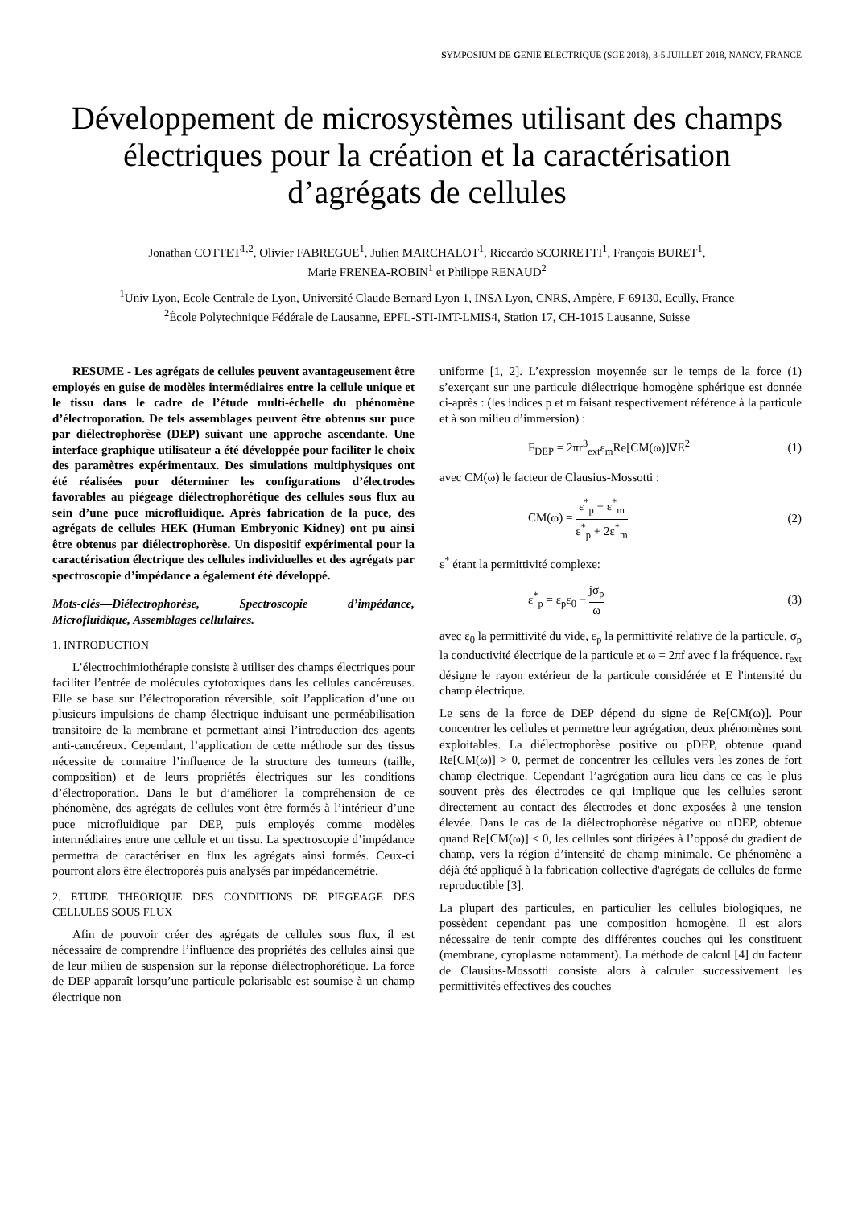SYMPOSIUM DE GENIE ELECTRIQUE (SGE 2018), 3-5 JUILLET 2018, NANCY, FRANCE
Développement de microsystèmes utilisant des champs électriques pour la création et la caractérisation d’agrégats de cellules
Jonathan COTTET<sup>1,2</sup>, Olivier FABREGUE<sup>1</sup>, Julien MARCHALOT<sup>1</sup>, Riccardo SCORRETTI<sup>1</sup>, François BURET<sup>1</sup>,
Marie FRENEA-ROBIN<sup>1</sup> et Philippe RENAUD<sup>2</sup>
<sup>1</sup> Univ Lyon, Ecole Centrale de Lyon, Université Claude Bernard Lyon 1, INSA Lyon, CNRS, Ampère, F-69130, Ecully, France
<sup>2</sup> École Polytechnique Fédérale de Lausanne, EPFL-STI-IMT-LMIS4, Station 17, CH-1015 Lausanne, Suisse
RESUME - Les agrégats de cellules peuvent avantageusement être employés en guise de modèles intermédiaires entre la cellule unique et le tissu dans le cadre de l’étude multi-échelle du phénomène d’électroporation. De tels assemblages peuvent être obtenus sur puce par diélectrophorèse (DEP) suivant une approche ascendante. Une interface graphique utilisateur a été développée pour faciliter le choix des paramètres expérimentaux. Des simulations multiphysiques ont été réalisées pour déterminer les configurations d’électrodes favorables au piégeage diélectrophorétique des cellules sous flux au sein d’une puce microfluidique. Après fabrication de la puce, des agrégats de cellules HEK (Human Embryonic Kidney) ont pu ainsi être obtenus par diélectrophorèse. Un dispositif expérimental pour la caractérisation électrique des cellules individuelles et des agrégats par spectroscopie d’impédance a également été développé.
Mots-clés—Diélectrophorèse, Spectroscopie d’impédance, Microfluidique, Assemblages cellulaires.
1. INTRODUCTION
L’électrochimiothérapie consiste à utiliser des champs électriques pour faciliter l’entrée de molécules cytotoxiques dans les cellules cancéreuses. Elle se base sur l’électroporation réversible, soit l’application d’une ou plusieurs impulsions de champ électrique induisant une perméabilisation transitoire de la membrane et permettant ainsi l’introduction des agents anti-cancéreux. Cependant, l’application de cette méthode sur des tissus nécessite de connaitre l’influence de la structure des tumeurs (taille, composition) et de leurs propriétés électriques sur les conditions d’électroporation. Dans le but d’améliorer la compréhension de ce phénomène, des agrégats de cellules vont être formés à l’intérieur d’une puce microfluidique par DEP, puis employés comme modèles intermédiaires entre une cellule et un tissu. La spectroscopie d’impédance permettra de caractériser en flux les agrégats ainsi formés. Ceux-ci pourront alors être électroporés puis analysés par impédancemétrie.
2. ETUDE THEORIQUE DES CONDITIONS DE PIEGEAGE DES CELLULES SOUS FLUX
Afin de pouvoir créer des agrégats de cellules sous flux, il est nécessaire de comprendre l’influence des propriétés des cellules ainsi que de leur milieu de suspension sur la réponse diélectrophorétique. La force de DEP apparaît lorsqu’une particule polarisable est soumise à un champ électrique non
uniforme [1, 2]. L’expression moyennée sur le temps de la force (1) s’exerçant sur une particule diélectrique homogène sphérique est donnée ci-après : (les indices p et m faisant respectivement référence à la particule et à son milieu d’immersion) :
F<sub>DEP</sub> = 2πr<sup>3</sup><sub>ext</sub>ε<sub>m</sub>Re[CM(ω)]∇E<sup>2</sup> (1)
avec CM(ω) le facteur de Clausius-Mossotti :
CM(ω) = ε<sup>*</sup><sub>p</sub> − ε<sup>*</sup><sub>m</sub> ε<sup>*</sup><sub>p</sub> + 2ε<sup>*</sup><sub>m</sub> (2)
ε<sup>*</sup> étant la permittivité complexe:
ε<sup>*</sup><sub>p</sub> = ε<sub>p</sub>ε<sub>0</sub> − jσ<sub>p</sub> ω (3)
avec ε<sub>0</sub> la permittivité du vide, ε<sub>p</sub> la permittivité relative de la particule, σ<sub>p</sub> la conductivité électrique de la particule et ω = 2πf avec f la fréquence. r<sub>ext</sub> désigne le rayon extérieur de la particule considérée et E l'intensité du champ électrique.
Le sens de la force de DEP dépend du signe de Re[CM(ω)]. Pour concentrer les cellules et permettre leur agrégation, deux phénomènes sont exploitables. La diélectrophorèse positive ou pDEP, obtenue quand Re[CM(ω)] > 0, permet de concentrer les cellules vers les zones de fort champ électrique. Cependant l’agrégation aura lieu dans ce cas le plus souvent près des électrodes ce qui implique que les cellules seront directement au contact des électrodes et donc exposées à une tension élevée. Dans le cas de la diélectrophorèse négative ou nDEP, obtenue quand Re[CM(ω)] < 0, les cellules sont dirigées à l’opposé du gradient de champ, vers la région d’intensité de champ minimale. Ce phénomène a déjà été appliqué à la fabrication collective d'agrégats de cellules de forme reproductible [3].
La plupart des particules, en particulier les cellules biologiques, ne possèdent cependant pas une composition homogène. Il est alors nécessaire de tenir compte des différentes couches qui les constituent (membrane, cytoplasme notamment). La méthode de calcul [4] du facteur de Clausius-Mossotti consiste alors à calculer successivement les permittivités effectives des couches